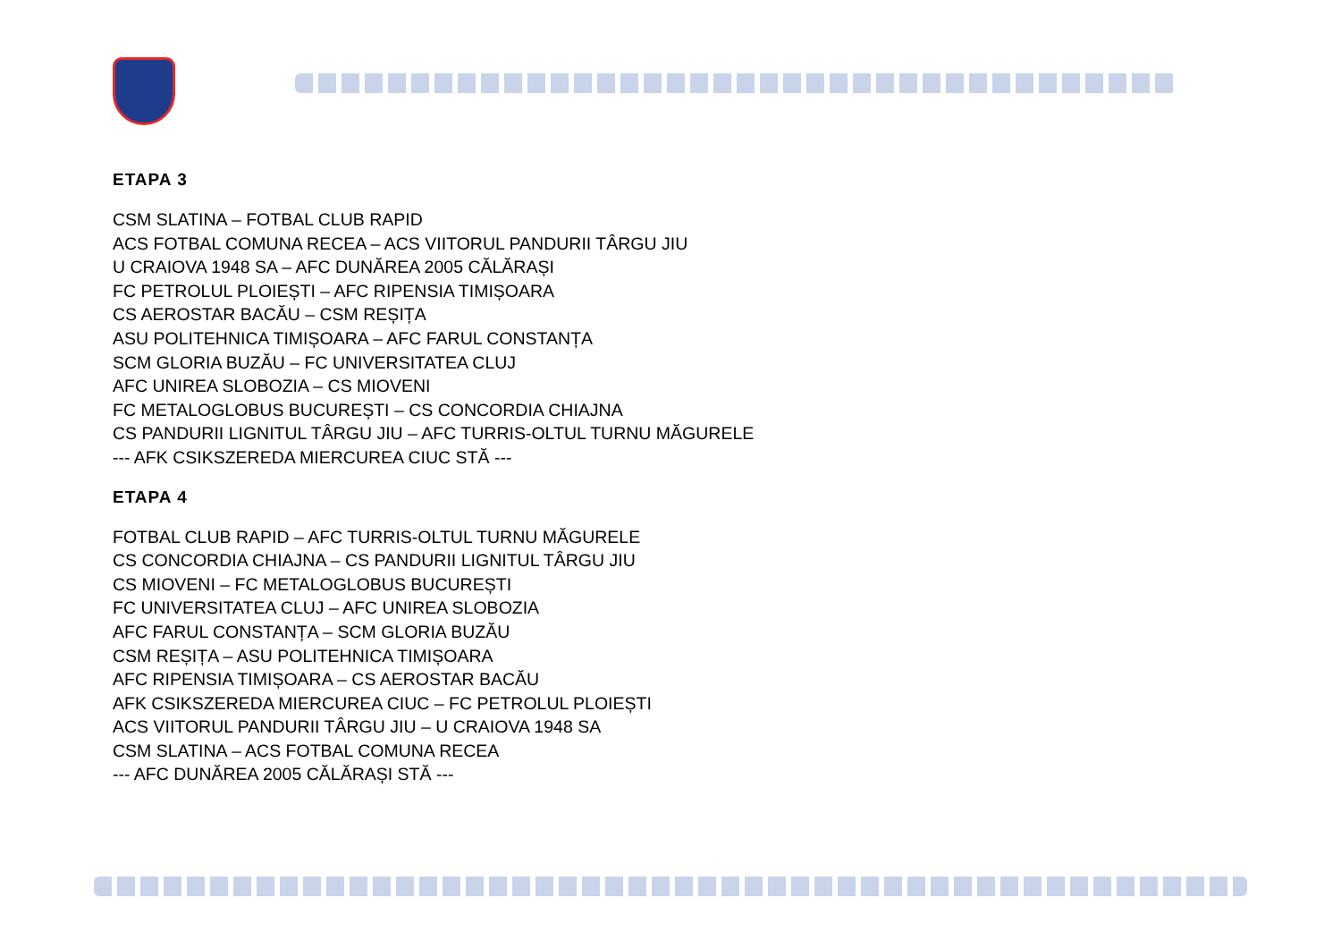ETAPA 3
CSM SLATINA – FOTBAL CLUB RAPID
ACS FOTBAL COMUNA RECEA – ACS VIITORUL PANDURII TÂRGU JIU
U CRAIOVA 1948 SA – AFC DUNĂREA 2005 CĂLĂRAȘI
FC PETROLUL PLOIEȘTI – AFC RIPENSIA TIMIȘOARA
CS AEROSTAR BACĂU – CSM REȘIȚA
ASU POLITEHNICA TIMIȘOARA – AFC FARUL CONSTANȚA
SCM GLORIA BUZĂU – FC UNIVERSITATEA CLUJ
AFC UNIREA SLOBOZIA – CS MIOVENI
FC METALOGLOBUS BUCUREȘTI – CS CONCORDIA CHIAJNA
CS PANDURII LIGNITUL TÂRGU JIU – AFC TURRIS-OLTUL TURNU MĂGURELE
--- AFK CSIKSZEREDA MIERCUREA CIUC STĂ ---
ETAPA 4
FOTBAL CLUB RAPID – AFC TURRIS-OLTUL TURNU MĂGURELE
CS CONCORDIA CHIAJNA – CS PANDURII LIGNITUL TÂRGU JIU
CS MIOVENI – FC METALOGLOBUS BUCUREȘTI
FC UNIVERSITATEA CLUJ – AFC UNIREA SLOBOZIA
AFC FARUL CONSTANȚA – SCM GLORIA BUZĂU
CSM REȘIȚA – ASU POLITEHNICA TIMIȘOARA
AFC RIPENSIA TIMIȘOARA – CS AEROSTAR BACĂU
AFK CSIKSZEREDA MIERCUREA CIUC – FC PETROLUL PLOIEȘTI
ACS VIITORUL PANDURII TÂRGU JIU – U CRAIOVA 1948 SA
CSM SLATINA – ACS FOTBAL COMUNA RECEA
--- AFC DUNĂREA 2005 CĂLĂRAȘI STĂ ---